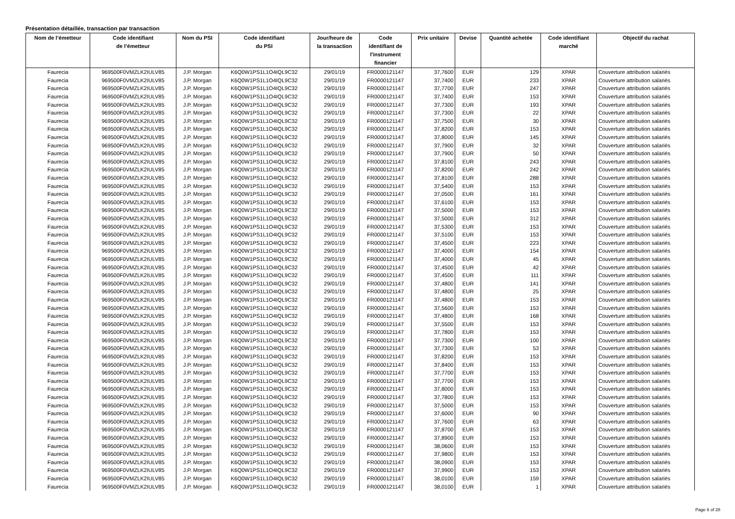Présentation détaillée, transaction par transaction
| Nom de l’émetteur | Code identifiant de l’émetteur | Nom du PSI | Code identifiant du PSI | Jour/heure de la transaction | Code identifiant de l'instrument financier | Prix unitaire | Devise | Quantité achetée | Code identifiant marché | Objectif du rachat |
| --- | --- | --- | --- | --- | --- | --- | --- | --- | --- | --- |
| Faurecia | 969500F0VMZLK2IULV85 | J.P. Morgan | K6Q0W1PS1L1O4IQL9C32 | 29/01/19 | FR0000121147 | 37,7600 | EUR | 129 | XPAR | Couverture attribution salariés |
| Faurecia | 969500F0VMZLK2IULV85 | J.P. Morgan | K6Q0W1PS1L1O4IQL9C32 | 29/01/19 | FR0000121147 | 37,7400 | EUR | 233 | XPAR | Couverture attribution salariés |
| Faurecia | 969500F0VMZLK2IULV85 | J.P. Morgan | K6Q0W1PS1L1O4IQL9C32 | 29/01/19 | FR0000121147 | 37,7700 | EUR | 247 | XPAR | Couverture attribution salariés |
| Faurecia | 969500F0VMZLK2IULV85 | J.P. Morgan | K6Q0W1PS1L1O4IQL9C32 | 29/01/19 | FR0000121147 | 37,7400 | EUR | 153 | XPAR | Couverture attribution salariés |
| Faurecia | 969500F0VMZLK2IULV85 | J.P. Morgan | K6Q0W1PS1L1O4IQL9C32 | 29/01/19 | FR0000121147 | 37,7300 | EUR | 193 | XPAR | Couverture attribution salariés |
| Faurecia | 969500F0VMZLK2IULV85 | J.P. Morgan | K6Q0W1PS1L1O4IQL9C32 | 29/01/19 | FR0000121147 | 37,7300 | EUR | 22 | XPAR | Couverture attribution salariés |
| Faurecia | 969500F0VMZLK2IULV85 | J.P. Morgan | K6Q0W1PS1L1O4IQL9C32 | 29/01/19 | FR0000121147 | 37,7500 | EUR | 30 | XPAR | Couverture attribution salariés |
| Faurecia | 969500F0VMZLK2IULV85 | J.P. Morgan | K6Q0W1PS1L1O4IQL9C32 | 29/01/19 | FR0000121147 | 37,8200 | EUR | 153 | XPAR | Couverture attribution salariés |
| Faurecia | 969500F0VMZLK2IULV85 | J.P. Morgan | K6Q0W1PS1L1O4IQL9C32 | 29/01/19 | FR0000121147 | 37,8000 | EUR | 145 | XPAR | Couverture attribution salariés |
| Faurecia | 969500F0VMZLK2IULV85 | J.P. Morgan | K6Q0W1PS1L1O4IQL9C32 | 29/01/19 | FR0000121147 | 37,7900 | EUR | 32 | XPAR | Couverture attribution salariés |
| Faurecia | 969500F0VMZLK2IULV85 | J.P. Morgan | K6Q0W1PS1L1O4IQL9C32 | 29/01/19 | FR0000121147 | 37,7900 | EUR | 50 | XPAR | Couverture attribution salariés |
| Faurecia | 969500F0VMZLK2IULV85 | J.P. Morgan | K6Q0W1PS1L1O4IQL9C32 | 29/01/19 | FR0000121147 | 37,8100 | EUR | 243 | XPAR | Couverture attribution salariés |
| Faurecia | 969500F0VMZLK2IULV85 | J.P. Morgan | K6Q0W1PS1L1O4IQL9C32 | 29/01/19 | FR0000121147 | 37,8200 | EUR | 242 | XPAR | Couverture attribution salariés |
| Faurecia | 969500F0VMZLK2IULV85 | J.P. Morgan | K6Q0W1PS1L1O4IQL9C32 | 29/01/19 | FR0000121147 | 37,8100 | EUR | 288 | XPAR | Couverture attribution salariés |
| Faurecia | 969500F0VMZLK2IULV85 | J.P. Morgan | K6Q0W1PS1L1O4IQL9C32 | 29/01/19 | FR0000121147 | 37,5400 | EUR | 153 | XPAR | Couverture attribution salariés |
| Faurecia | 969500F0VMZLK2IULV85 | J.P. Morgan | K6Q0W1PS1L1O4IQL9C32 | 29/01/19 | FR0000121147 | 37,0500 | EUR | 161 | XPAR | Couverture attribution salariés |
| Faurecia | 969500F0VMZLK2IULV85 | J.P. Morgan | K6Q0W1PS1L1O4IQL9C32 | 29/01/19 | FR0000121147 | 37,6100 | EUR | 153 | XPAR | Couverture attribution salariés |
| Faurecia | 969500F0VMZLK2IULV85 | J.P. Morgan | K6Q0W1PS1L1O4IQL9C32 | 29/01/19 | FR0000121147 | 37,5000 | EUR | 153 | XPAR | Couverture attribution salariés |
| Faurecia | 969500F0VMZLK2IULV85 | J.P. Morgan | K6Q0W1PS1L1O4IQL9C32 | 29/01/19 | FR0000121147 | 37,5000 | EUR | 312 | XPAR | Couverture attribution salariés |
| Faurecia | 969500F0VMZLK2IULV85 | J.P. Morgan | K6Q0W1PS1L1O4IQL9C32 | 29/01/19 | FR0000121147 | 37,5300 | EUR | 153 | XPAR | Couverture attribution salariés |
| Faurecia | 969500F0VMZLK2IULV85 | J.P. Morgan | K6Q0W1PS1L1O4IQL9C32 | 29/01/19 | FR0000121147 | 37,5100 | EUR | 153 | XPAR | Couverture attribution salariés |
| Faurecia | 969500F0VMZLK2IULV85 | J.P. Morgan | K6Q0W1PS1L1O4IQL9C32 | 29/01/19 | FR0000121147 | 37,4500 | EUR | 223 | XPAR | Couverture attribution salariés |
| Faurecia | 969500F0VMZLK2IULV85 | J.P. Morgan | K6Q0W1PS1L1O4IQL9C32 | 29/01/19 | FR0000121147 | 37,4000 | EUR | 154 | XPAR | Couverture attribution salariés |
| Faurecia | 969500F0VMZLK2IULV85 | J.P. Morgan | K6Q0W1PS1L1O4IQL9C32 | 29/01/19 | FR0000121147 | 37,4000 | EUR | 45 | XPAR | Couverture attribution salariés |
| Faurecia | 969500F0VMZLK2IULV85 | J.P. Morgan | K6Q0W1PS1L1O4IQL9C32 | 29/01/19 | FR0000121147 | 37,4500 | EUR | 42 | XPAR | Couverture attribution salariés |
| Faurecia | 969500F0VMZLK2IULV85 | J.P. Morgan | K6Q0W1PS1L1O4IQL9C32 | 29/01/19 | FR0000121147 | 37,4500 | EUR | 111 | XPAR | Couverture attribution salariés |
| Faurecia | 969500F0VMZLK2IULV85 | J.P. Morgan | K6Q0W1PS1L1O4IQL9C32 | 29/01/19 | FR0000121147 | 37,4800 | EUR | 141 | XPAR | Couverture attribution salariés |
| Faurecia | 969500F0VMZLK2IULV85 | J.P. Morgan | K6Q0W1PS1L1O4IQL9C32 | 29/01/19 | FR0000121147 | 37,4800 | EUR | 25 | XPAR | Couverture attribution salariés |
| Faurecia | 969500F0VMZLK2IULV85 | J.P. Morgan | K6Q0W1PS1L1O4IQL9C32 | 29/01/19 | FR0000121147 | 37,4800 | EUR | 153 | XPAR | Couverture attribution salariés |
| Faurecia | 969500F0VMZLK2IULV85 | J.P. Morgan | K6Q0W1PS1L1O4IQL9C32 | 29/01/19 | FR0000121147 | 37,5600 | EUR | 153 | XPAR | Couverture attribution salariés |
| Faurecia | 969500F0VMZLK2IULV85 | J.P. Morgan | K6Q0W1PS1L1O4IQL9C32 | 29/01/19 | FR0000121147 | 37,4800 | EUR | 168 | XPAR | Couverture attribution salariés |
| Faurecia | 969500F0VMZLK2IULV85 | J.P. Morgan | K6Q0W1PS1L1O4IQL9C32 | 29/01/19 | FR0000121147 | 37,5500 | EUR | 153 | XPAR | Couverture attribution salariés |
| Faurecia | 969500F0VMZLK2IULV85 | J.P. Morgan | K6Q0W1PS1L1O4IQL9C32 | 29/01/19 | FR0000121147 | 37,7800 | EUR | 153 | XPAR | Couverture attribution salariés |
| Faurecia | 969500F0VMZLK2IULV85 | J.P. Morgan | K6Q0W1PS1L1O4IQL9C32 | 29/01/19 | FR0000121147 | 37,7300 | EUR | 100 | XPAR | Couverture attribution salariés |
| Faurecia | 969500F0VMZLK2IULV85 | J.P. Morgan | K6Q0W1PS1L1O4IQL9C32 | 29/01/19 | FR0000121147 | 37,7300 | EUR | 53 | XPAR | Couverture attribution salariés |
| Faurecia | 969500F0VMZLK2IULV85 | J.P. Morgan | K6Q0W1PS1L1O4IQL9C32 | 29/01/19 | FR0000121147 | 37,8200 | EUR | 153 | XPAR | Couverture attribution salariés |
| Faurecia | 969500F0VMZLK2IULV85 | J.P. Morgan | K6Q0W1PS1L1O4IQL9C32 | 29/01/19 | FR0000121147 | 37,8400 | EUR | 153 | XPAR | Couverture attribution salariés |
| Faurecia | 969500F0VMZLK2IULV85 | J.P. Morgan | K6Q0W1PS1L1O4IQL9C32 | 29/01/19 | FR0000121147 | 37,7700 | EUR | 153 | XPAR | Couverture attribution salariés |
| Faurecia | 969500F0VMZLK2IULV85 | J.P. Morgan | K6Q0W1PS1L1O4IQL9C32 | 29/01/19 | FR0000121147 | 37,7700 | EUR | 153 | XPAR | Couverture attribution salariés |
| Faurecia | 969500F0VMZLK2IULV85 | J.P. Morgan | K6Q0W1PS1L1O4IQL9C32 | 29/01/19 | FR0000121147 | 37,8000 | EUR | 153 | XPAR | Couverture attribution salariés |
| Faurecia | 969500F0VMZLK2IULV85 | J.P. Morgan | K6Q0W1PS1L1O4IQL9C32 | 29/01/19 | FR0000121147 | 37,7800 | EUR | 153 | XPAR | Couverture attribution salariés |
| Faurecia | 969500F0VMZLK2IULV85 | J.P. Morgan | K6Q0W1PS1L1O4IQL9C32 | 29/01/19 | FR0000121147 | 37,5000 | EUR | 153 | XPAR | Couverture attribution salariés |
| Faurecia | 969500F0VMZLK2IULV85 | J.P. Morgan | K6Q0W1PS1L1O4IQL9C32 | 29/01/19 | FR0000121147 | 37,6000 | EUR | 90 | XPAR | Couverture attribution salariés |
| Faurecia | 969500F0VMZLK2IULV85 | J.P. Morgan | K6Q0W1PS1L1O4IQL9C32 | 29/01/19 | FR0000121147 | 37,7600 | EUR | 63 | XPAR | Couverture attribution salariés |
| Faurecia | 969500F0VMZLK2IULV85 | J.P. Morgan | K6Q0W1PS1L1O4IQL9C32 | 29/01/19 | FR0000121147 | 37,8700 | EUR | 153 | XPAR | Couverture attribution salariés |
| Faurecia | 969500F0VMZLK2IULV85 | J.P. Morgan | K6Q0W1PS1L1O4IQL9C32 | 29/01/19 | FR0000121147 | 37,8900 | EUR | 153 | XPAR | Couverture attribution salariés |
| Faurecia | 969500F0VMZLK2IULV85 | J.P. Morgan | K6Q0W1PS1L1O4IQL9C32 | 29/01/19 | FR0000121147 | 38,0600 | EUR | 153 | XPAR | Couverture attribution salariés |
| Faurecia | 969500F0VMZLK2IULV85 | J.P. Morgan | K6Q0W1PS1L1O4IQL9C32 | 29/01/19 | FR0000121147 | 37,9800 | EUR | 153 | XPAR | Couverture attribution salariés |
| Faurecia | 969500F0VMZLK2IULV85 | J.P. Morgan | K6Q0W1PS1L1O4IQL9C32 | 29/01/19 | FR0000121147 | 38,0900 | EUR | 153 | XPAR | Couverture attribution salariés |
| Faurecia | 969500F0VMZLK2IULV85 | J.P. Morgan | K6Q0W1PS1L1O4IQL9C32 | 29/01/19 | FR0000121147 | 37,9900 | EUR | 153 | XPAR | Couverture attribution salariés |
| Faurecia | 969500F0VMZLK2IULV85 | J.P. Morgan | K6Q0W1PS1L1O4IQL9C32 | 29/01/19 | FR0000121147 | 38,0100 | EUR | 159 | XPAR | Couverture attribution salariés |
| Faurecia | 969500F0VMZLK2IULV85 | J.P. Morgan | K6Q0W1PS1L1O4IQL9C32 | 29/01/19 | FR0000121147 | 38,0100 | EUR | 1 | XPAR | Couverture attribution salariés |
Page 6 of 28